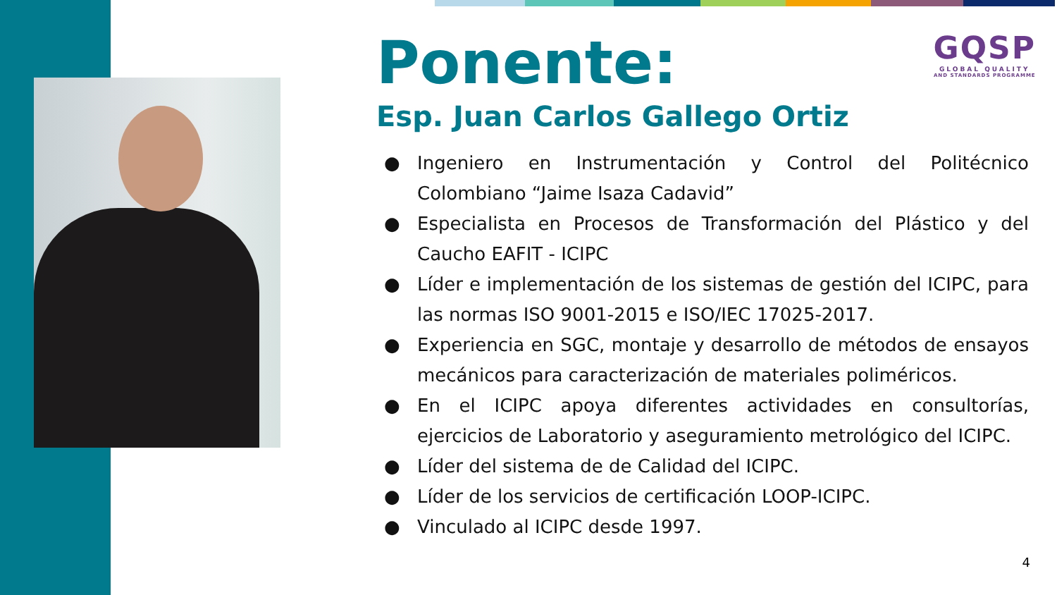GQSP
GLOBAL QUALITY
AND STANDARDS PROGRAMME
Ponente:
Esp. Juan Carlos Gallego Ortiz
● Ingeniero en Instrumentación y Control del Politécnico Colombiano “Jaime Isaza Cadavid”
● Especialista en Procesos de Transformación del Plástico y del Caucho EAFIT - ICIPC
● Líder e implementación de los sistemas de gestión del ICIPC, para las normas ISO 9001-2015 e ISO/IEC 17025-2017.
● Experiencia en SGC, montaje y desarrollo de métodos de ensayos mecánicos para caracterización de materiales poliméricos.
● En el ICIPC apoya diferentes actividades en consultorías, ejercicios de Laboratorio y aseguramiento metrológico del ICIPC.
● Líder del sistema de de Calidad del ICIPC.
● Líder de los servicios de certificación LOOP-ICIPC.
● Vinculado al ICIPC desde 1997.
4